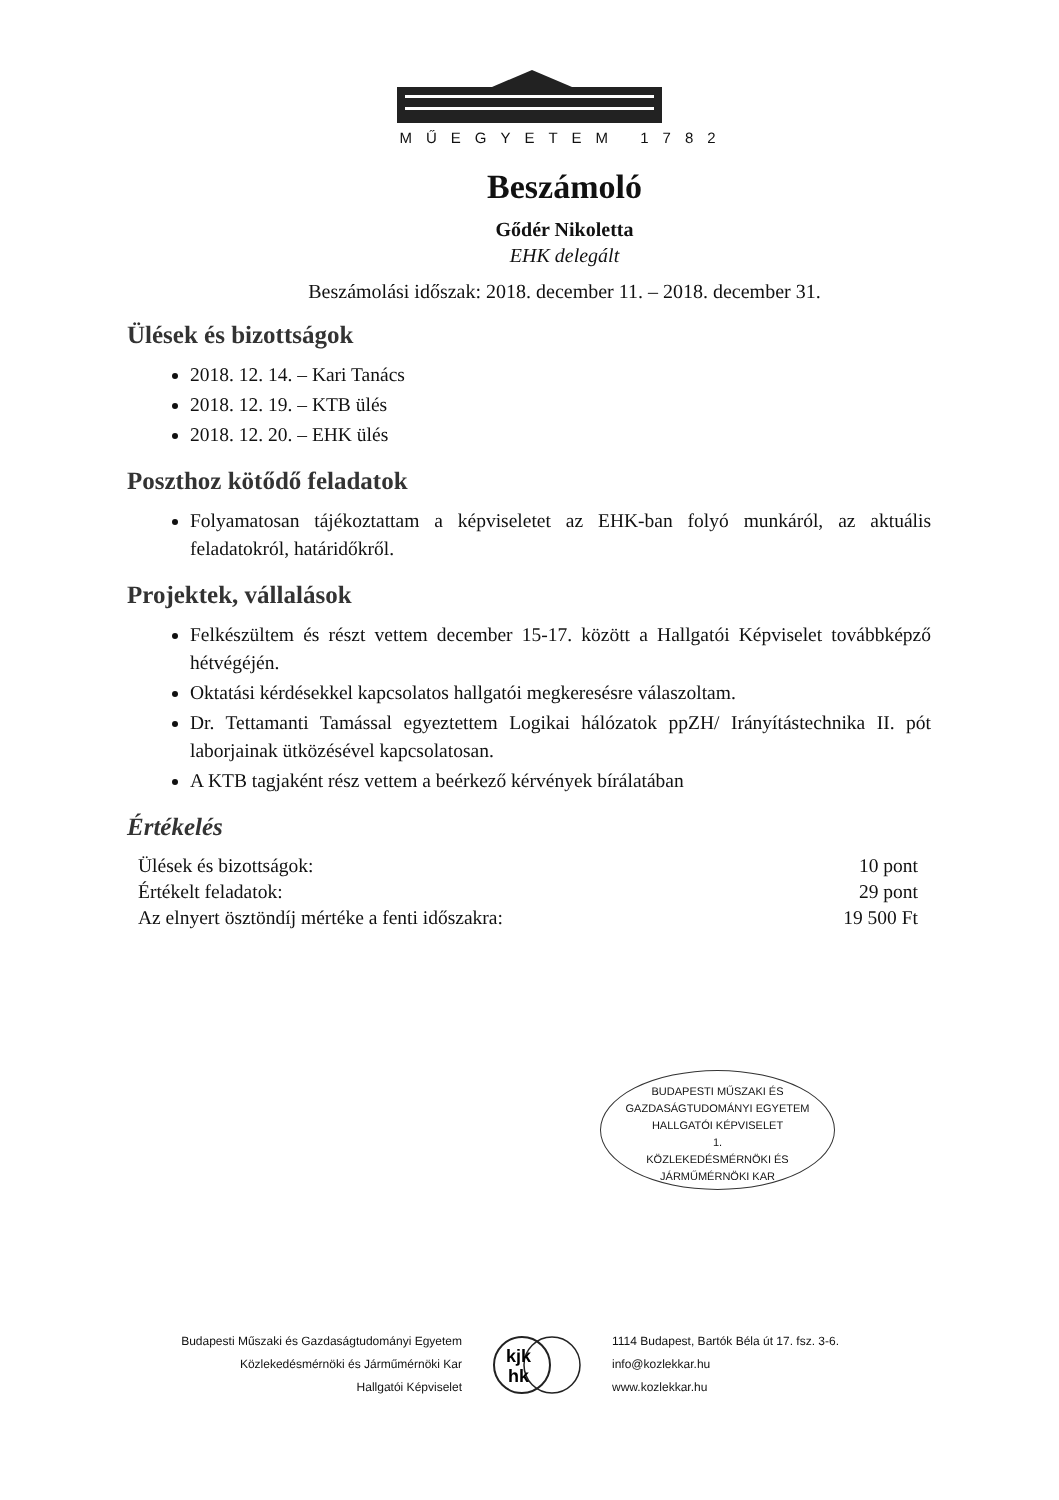MŰEGYETEM 1782
Beszámoló
Gődér Nikoletta
EHK delegált
Beszámolási időszak: 2018. december 11. – 2018. december 31.
Ülések és bizottságok
2018. 12. 14. – Kari Tanács
2018. 12. 19. – KTB ülés
2018. 12. 20. – EHK ülés
Poszthoz kötődő feladatok
Folyamatosan tájékoztattam a képviseletet az EHK-ban folyó munkáról, az aktuális feladatokról, határidőkről.
Projektek, vállalások
Felkészültem és részt vettem december 15-17. között a Hallgatói Képviselet továbbképző hétvégéjén.
Oktatási kérdésekkel kapcsolatos hallgatói megkeresésre válaszoltam.
Dr. Tettamanti Tamással egyeztettem Logikai hálózatok ppZH/ Irányítástechnika II. pót laborjainak ütközésével kapcsolatosan.
A KTB tagjaként rész vettem a beérkező kérvények bírálatában
Értékelés
| Ülések és bizottságok: | 10 pont |
| Értékelt feladatok: | 29 pont |
| Az elnyert ösztöndíj mértéke a fenti időszakra: | 19 500 Ft |
BUDAPESTI MŰSZAKI ÉS
GAZDASÁGTUDOMÁNYI EGYETEM
HALLGATÓI KÉPVISELET
1.
KÖZLEKEDÉSMÉRNÖKI ÉS JÁRMŰMÉRNÖKI KAR
Budapesti Műszaki és Gazdaságtudományi Egyetem
Közlekedésmérnöki és Járműmérnöki Kar
Hallgatói Képviselet
kjk
hk
1114 Budapest, Bartók Béla út 17. fsz. 3-6.
info@kozlekkar.hu
www.kozlekkar.hu